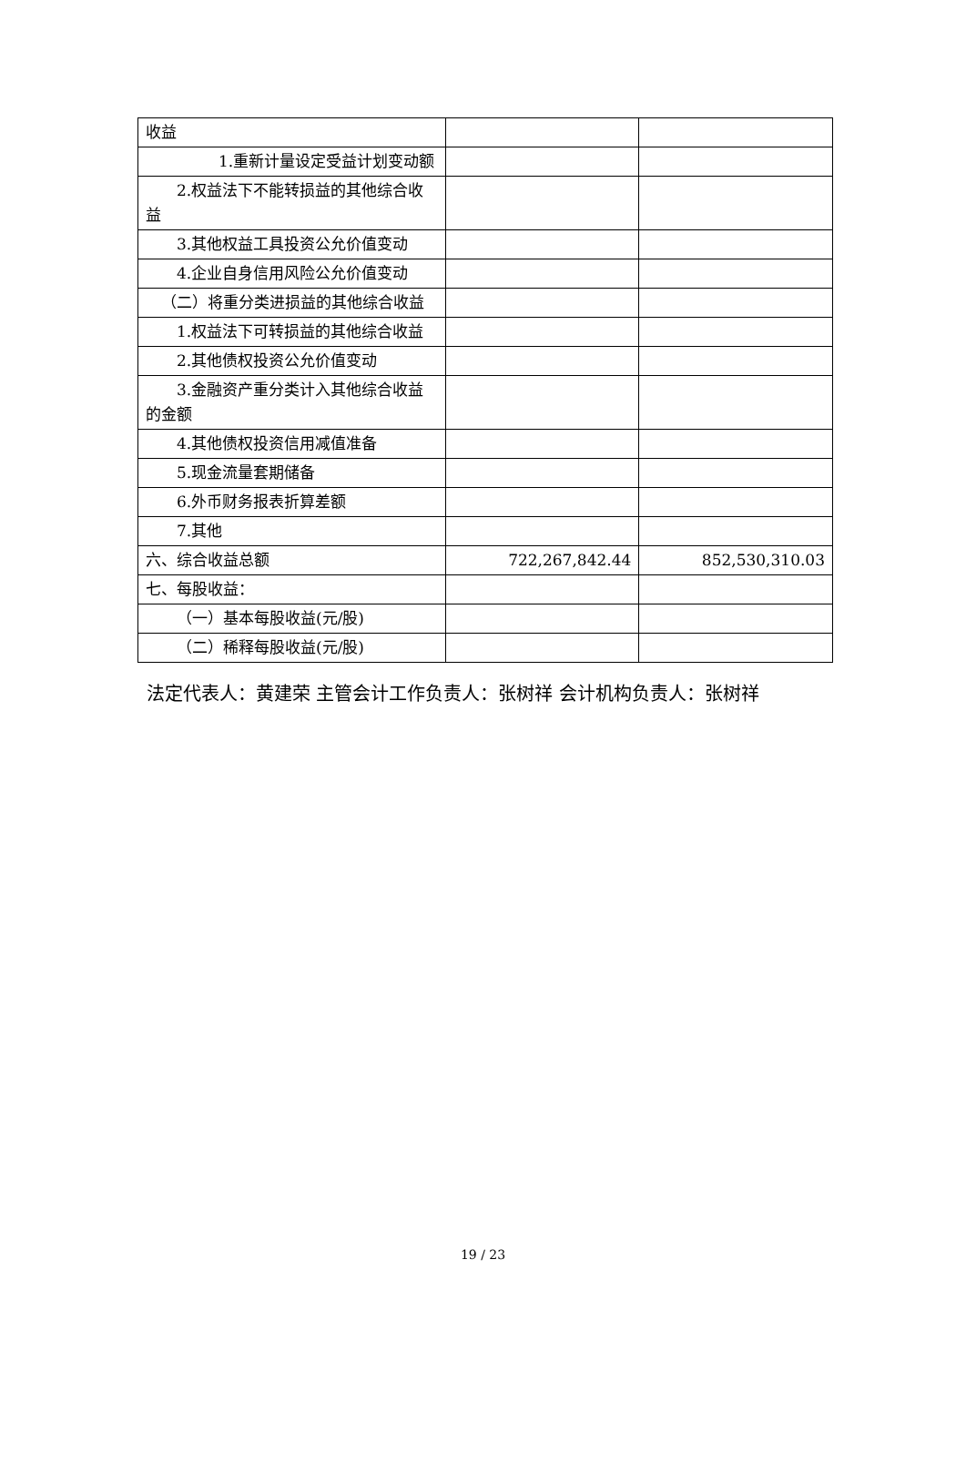| 收益 | | |
| 1.重新计量设定受益计划变动额 | | |
| 2.权益法下不能转损益的其他综合收益 | | |
| 3.其他权益工具投资公允价值变动 | | |
| 4.企业自身信用风险公允价值变动 | | |
| （二）将重分类进损益的其他综合收益 | | |
| 1.权益法下可转损益的其他综合收益 | | |
| 2.其他债权投资公允价值变动 | | |
| 3.金融资产重分类计入其他综合收益的金额 | | |
| 4.其他债权投资信用减值准备 | | |
| 5.现金流量套期储备 | | |
| 6.外币财务报表折算差额 | | |
| 7.其他 | | |
| 六、综合收益总额 | 722,267,842.44 | 852,530,310.03 |
| 七、每股收益： | | |
| （一）基本每股收益(元/股) | | |
| （二）稀释每股收益(元/股) | | |
法定代表人：黄建荣 主管会计工作负责人：张树祥 会计机构负责人：张树祥
19 / 23